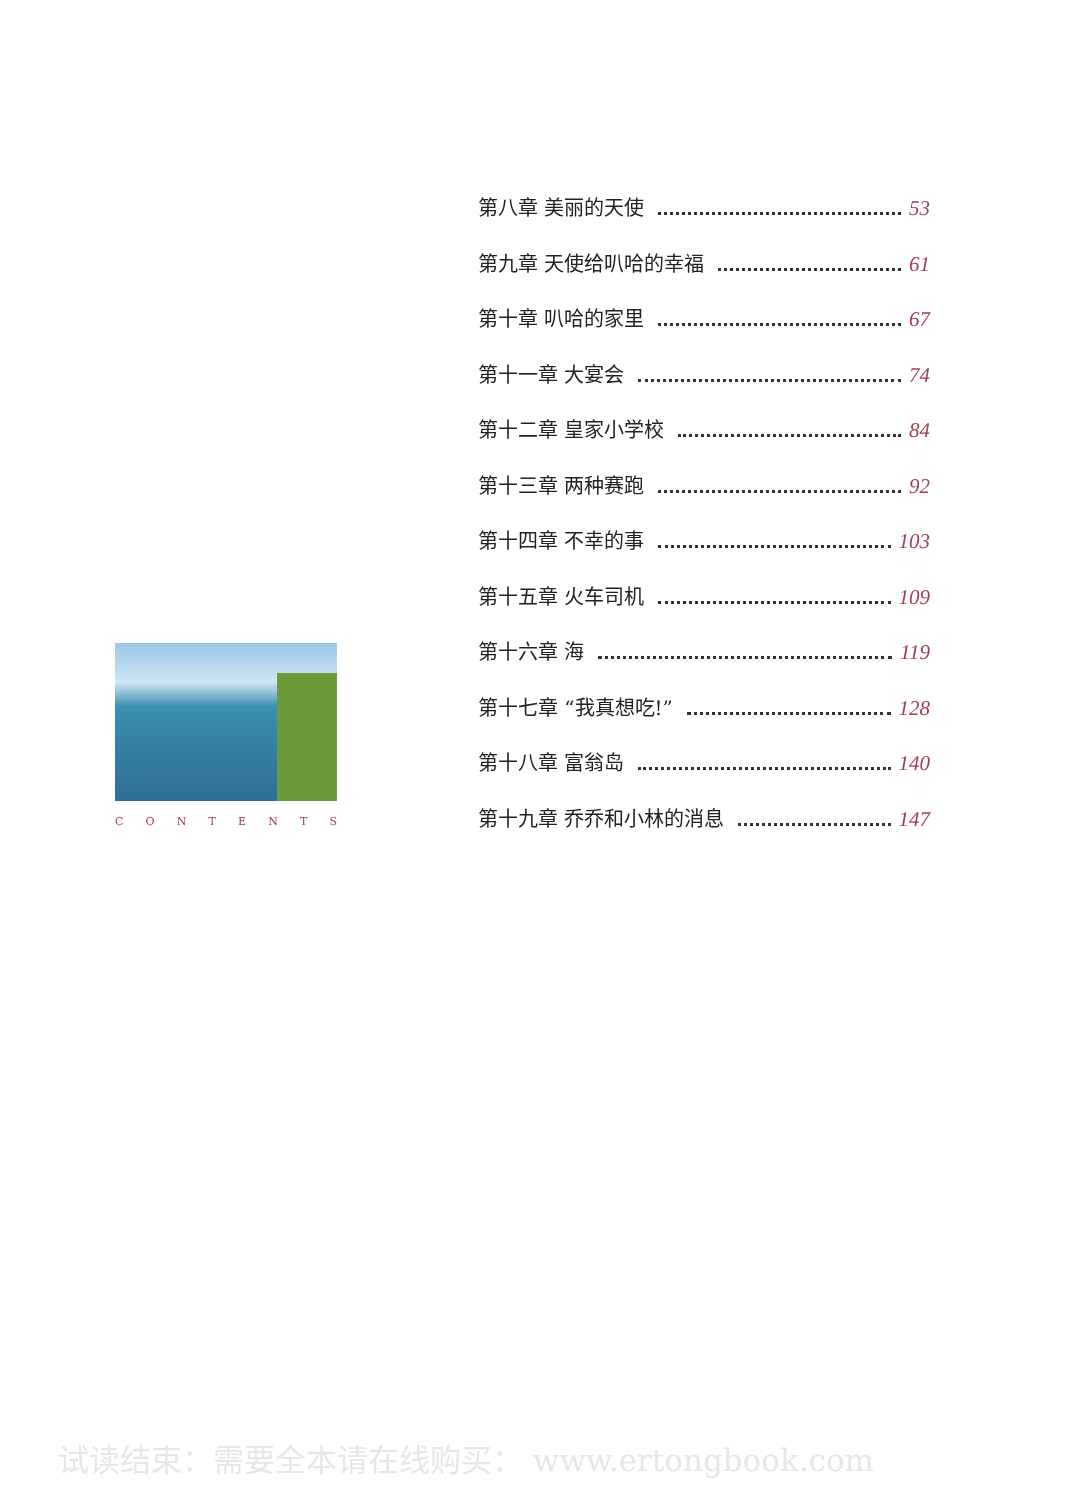CONTENTS
第八章 美丽的天使 53
第九章 天使给叭哈的幸福 61
第十章 叭哈的家里 67
第十一章 大宴会 74
第十二章 皇家小学校 84
第十三章 两种赛跑 92
第十四章 不幸的事 103
第十五章 火车司机 109
第十六章 海 119
第十七章 “我真想吃!” 128
第十八章 富翁岛 140
第十九章 乔乔和小林的消息 147
试读结束：需要全本请在线购买： www.ertongbook.com